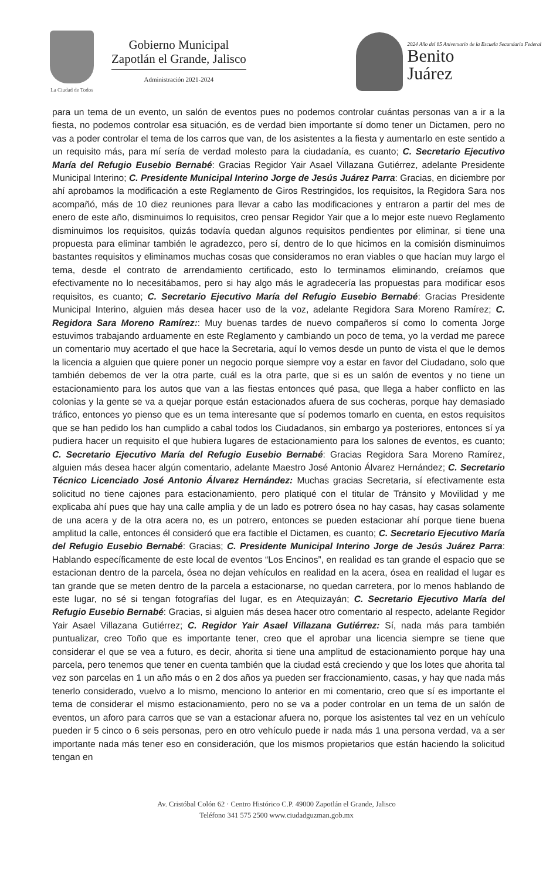La Ciudad de Todos
Gobierno Municipal
Zapotlán el Grande, Jalisco
Administración 2021-2024
2024 Año del 85 Aniversario de la Escuela Secundaria Federal
Benito
Juárez
para un tema de un evento, un salón de eventos pues no podemos controlar cuántas personas van a ir a la fiesta, no podemos controlar esa situación, es de verdad bien importante sí domo tener un Dictamen, pero no vas a poder controlar el tema de los carros que van, de los asistentes a la fiesta y aumentarlo en este sentido a un requisito más, para mí sería de verdad molesto para la ciudadanía, es cuanto; C. Secretario Ejecutivo María del Refugio Eusebio Bernabé: Gracias Regidor Yair Asael Villazana Gutiérrez, adelante Presidente Municipal Interino; C. Presidente Municipal Interino Jorge de Jesús Juárez Parra: Gracias, en diciembre por ahí aprobamos la modificación a este Reglamento de Giros Restringidos, los requisitos, la Regidora Sara nos acompañó, más de 10 diez reuniones para llevar a cabo las modificaciones y entraron a partir del mes de enero de este año, disminuimos lo requisitos, creo pensar Regidor Yair que a lo mejor este nuevo Reglamento disminuimos los requisitos, quizás todavía quedan algunos requisitos pendientes por eliminar, si tiene una propuesta para eliminar también le agradezco, pero sí, dentro de lo que hicimos en la comisión disminuimos bastantes requisitos y eliminamos muchas cosas que consideramos no eran viables o que hacían muy largo el tema, desde el contrato de arrendamiento certificado, esto lo terminamos eliminando, creíamos que efectivamente no lo necesitábamos, pero si hay algo más le agradecería las propuestas para modificar esos requisitos, es cuanto; C. Secretario Ejecutivo María del Refugio Eusebio Bernabé: Gracias Presidente Municipal Interino, alguien más desea hacer uso de la voz, adelante Regidora Sara Moreno Ramírez; C. Regidora Sara Moreno Ramírez:: Muy buenas tardes de nuevo compañeros sí como lo comenta Jorge estuvimos trabajando arduamente en este Reglamento y cambiando un poco de tema, yo la verdad me parece un comentario muy acertado el que hace la Secretaria, aquí lo vemos desde un punto de vista el que le demos la licencia a alguien que quiere poner un negocio porque siempre voy a estar en favor del Ciudadano, solo que también debemos de ver la otra parte, cuál es la otra parte, que si es un salón de eventos y no tiene un estacionamiento para los autos que van a las fiestas entonces qué pasa, que llega a haber conflicto en las colonias y la gente se va a quejar porque están estacionados afuera de sus cocheras, porque hay demasiado tráfico, entonces yo pienso que es un tema interesante que sí podemos tomarlo en cuenta, en estos requisitos que se han pedido los han cumplido a cabal todos los Ciudadanos, sin embargo ya posteriores, entonces sí ya pudiera hacer un requisito el que hubiera lugares de estacionamiento para los salones de eventos, es cuanto; C. Secretario Ejecutivo María del Refugio Eusebio Bernabé: Gracias Regidora Sara Moreno Ramírez, alguien más desea hacer algún comentario, adelante Maestro José Antonio Álvarez Hernández; C. Secretario Técnico Licenciado José Antonio Álvarez Hernández: Muchas gracias Secretaria, sí efectivamente esta solicitud no tiene cajones para estacionamiento, pero platiqué con el titular de Tránsito y Movilidad y me explicaba ahí pues que hay una calle amplia y de un lado es potrero ósea no hay casas, hay casas solamente de una acera y de la otra acera no, es un potrero, entonces se pueden estacionar ahí porque tiene buena amplitud la calle, entonces él consideró que era factible el Dictamen, es cuanto; C. Secretario Ejecutivo María del Refugio Eusebio Bernabé: Gracias; C. Presidente Municipal Interino Jorge de Jesús Juárez Parra: Hablando específicamente de este local de eventos “Los Encinos”, en realidad es tan grande el espacio que se estacionan dentro de la parcela, ósea no dejan vehículos en realidad en la acera, ósea en realidad el lugar es tan grande que se meten dentro de la parcela a estacionarse, no quedan carretera, por lo menos hablando de este lugar, no sé si tengan fotografías del lugar, es en Atequizayán; C. Secretario Ejecutivo María del Refugio Eusebio Bernabé: Gracias, si alguien más desea hacer otro comentario al respecto, adelante Regidor Yair Asael Villazana Gutiérrez; C. Regidor Yair Asael Villazana Gutiérrez: Sí, nada más para también puntualizar, creo Toño que es importante tener, creo que el aprobar una licencia siempre se tiene que considerar el que se vea a futuro, es decir, ahorita si tiene una amplitud de estacionamiento porque hay una parcela, pero tenemos que tener en cuenta también que la ciudad está creciendo y que los lotes que ahorita tal vez son parcelas en 1 un año más o en 2 dos años ya pueden ser fraccionamiento, casas, y hay que nada más tenerlo considerado, vuelvo a lo mismo, menciono lo anterior en mi comentario, creo que sí es importante el tema de considerar el mismo estacionamiento, pero no se va a poder controlar en un tema de un salón de eventos, un aforo para carros que se van a estacionar afuera no, porque los asistentes tal vez en un vehículo pueden ir 5 cinco o 6 seis personas, pero en otro vehículo puede ir nada más 1 una persona verdad, va a ser importante nada más tener eso en consideración, que los mismos propietarios que están haciendo la solicitud tengan en
Av. Cristóbal Colón 62 · Centro Histórico C.P. 49000 Zapotlán el Grande, Jalisco
Teléfono 341 575 2500 www.ciudadguzman.gob.mx